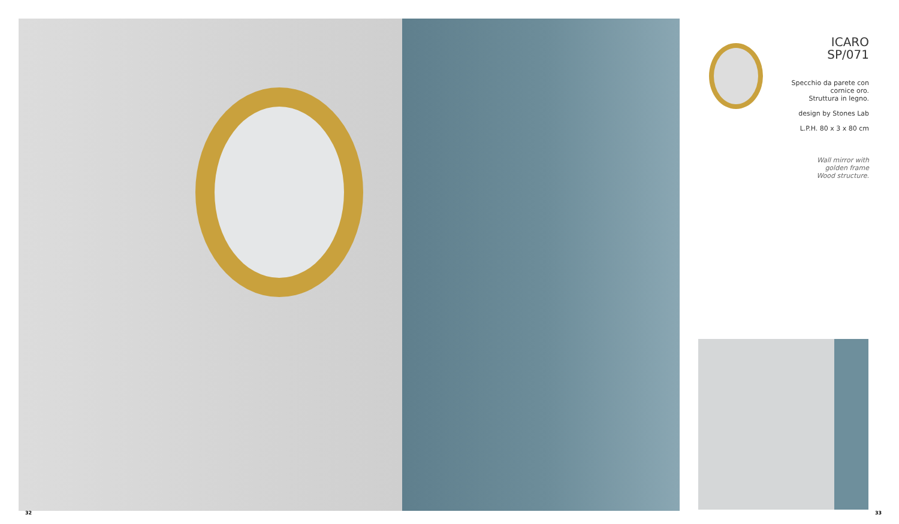ICARO
SP/071
Specchio da parete con
cornice oro.
Struttura in legno.
design by Stones Lab
L.P.H. 80 x 3 x 80 cm
Wall mirror with
golden frame
Wood structure.
32 33